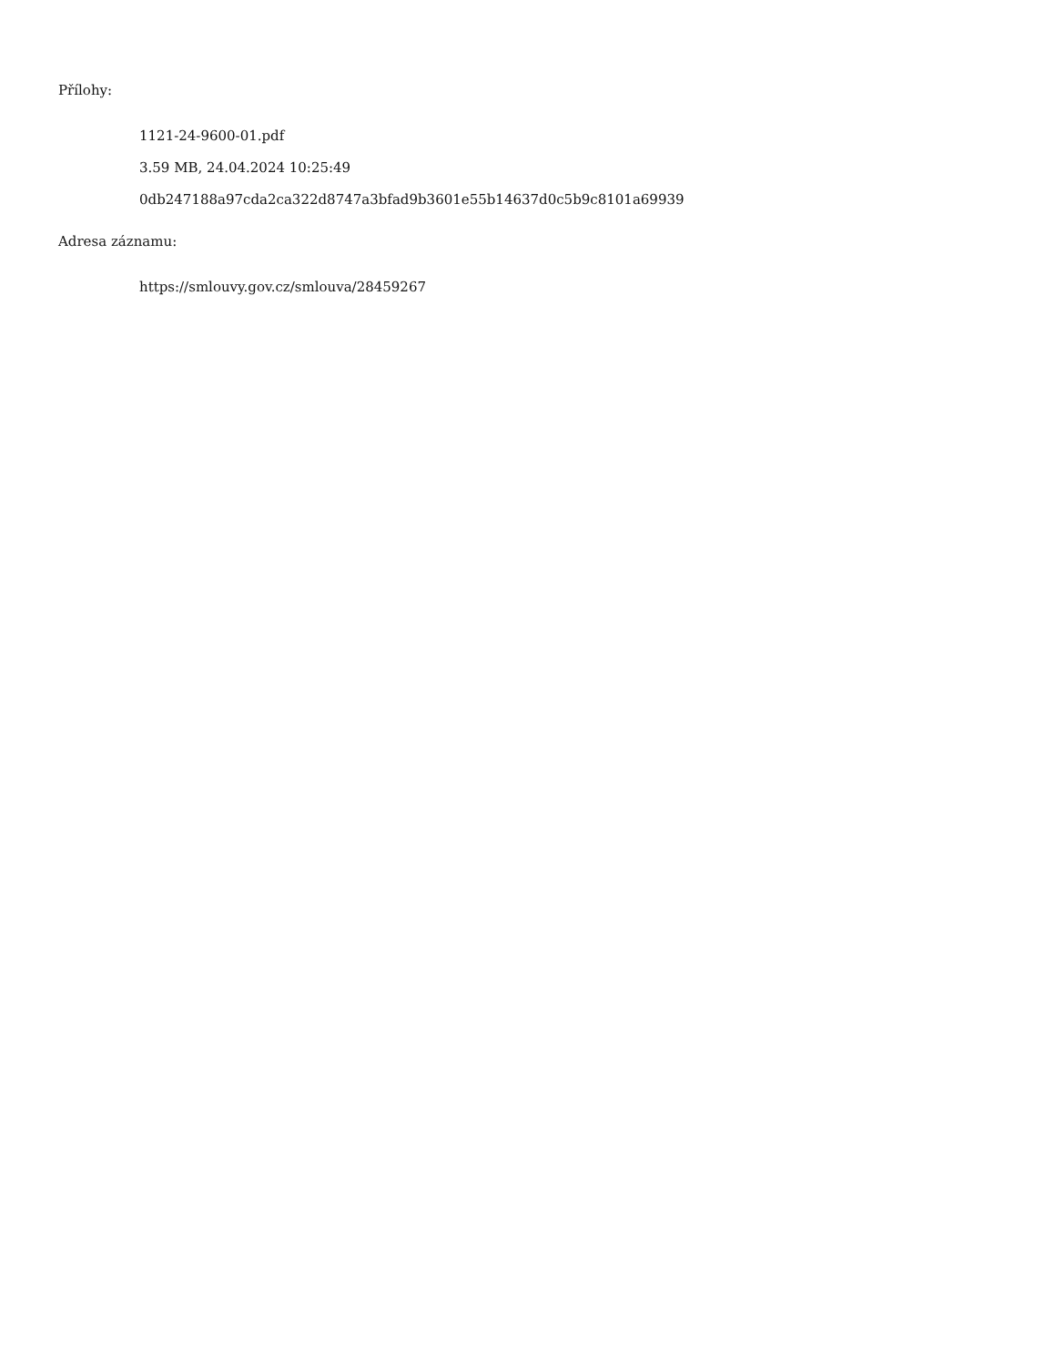Přílohy:
1121-24-9600-01.pdf
3.59 MB, 24.04.2024 10:25:49
0db247188a97cda2ca322d8747a3bfad9b3601e55b14637d0c5b9c8101a69939
Adresa záznamu:
https://smlouvy.gov.cz/smlouva/28459267